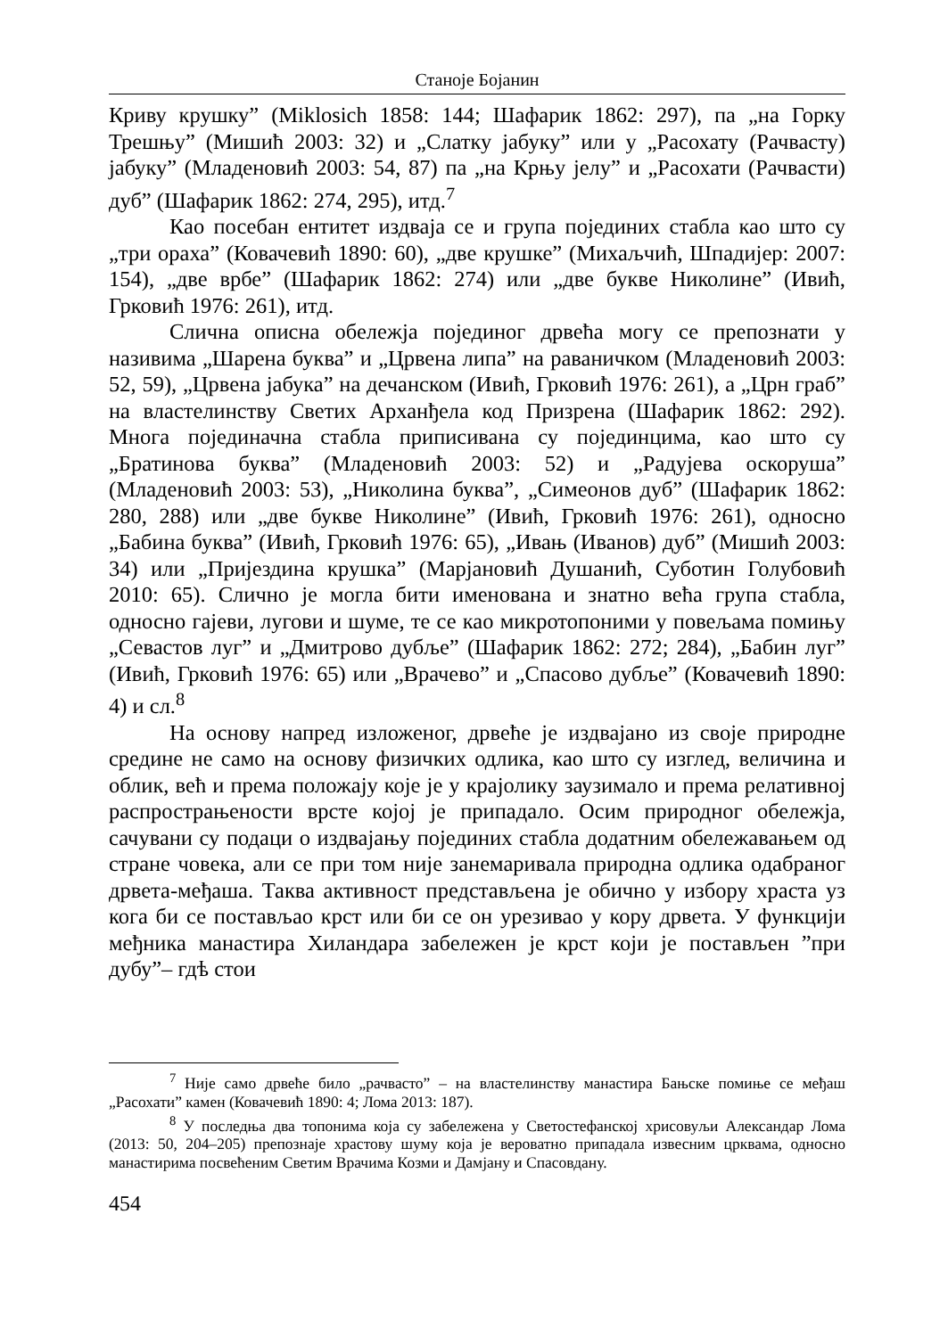Станоје Бојанин
Криву крушку” (Miklosich 1858: 144; Шафарик 1862: 297), па „на Горку Трешњу” (Мишић 2003: 32) и „Слатку јабуку” или у „Расохату (Рачвасту) јабуку” (Младеновић 2003: 54, 87) па „на Крњу јелу” и „Расохати (Рачвасти) дуб” (Шафарик 1862: 274, 295), итд.<sup>7</sup>
Као посебан ентитет издваја се и група појединих стабла као што су „три ораха” (Ковачевић 1890: 60), „две крушке” (Михаљчић, Шпадијер: 2007: 154), „две врбе” (Шафарик 1862: 274) или „две букве Николине” (Ивић, Грковић 1976: 261), итд.
Слична описна обележја појединог дрвећа могу се препознати у називима „Шарена буква” и „Црвена липа” на раваничком (Младеновић 2003: 52, 59), „Црвена јабука” на дечанском (Ивић, Грковић 1976: 261), а „Црн граб” на властелинству Светих Арханђела код Призрена (Шафарик 1862: 292). Многа појединачна стабла приписивана су појединцима, као што су „Братинова буква” (Младеновић 2003: 52) и „Радујева оскоруша” (Младеновић 2003: 53), „Николина буква”, „Симеонов дуб” (Шафарик 1862: 280, 288) или „две букве Николине” (Ивић, Грковић 1976: 261), односно „Бабина буква” (Ивић, Грковић 1976: 65), „Ивањ (Иванов) дуб” (Мишић 2003: 34) или „Пријездина крушка” (Марјановић Душанић, Суботин Голубовић 2010: 65). Слично је могла бити именована и знатно већа група стабла, односно гајеви, лугови и шуме, те се као микротопоними у повељама помињу „Севастов луг” и „Дмитрово дубље” (Шафарик 1862: 272; 284), „Бабин луг” (Ивић, Грковић 1976: 65) или „Врачево” и „Спасово дубље” (Ковачевић 1890: 4) и сл.<sup>8</sup>
На основу напред изложеног, дрвеће је издвајано из своје природне средине не само на основу физичких одлика, као што су изглед, величина и облик, већ и према положају које је у крајолику заузимало и према релативној распрострањености врсте којој је припадало. Осим природног обележја, сачувани су подаци о издвајању појединих стабла додатним обележавањем од стране човека, али се при том није занемаривала природна одлика одабраног дрвета-међаша. Таква активност представљена је обично у избору храста уз кога би се постављао крст или би се он урезивао у кору дрвета. У функцији међника манастира Хиландара забележен је крст који је постављен ”при дубу”– гдѣ стои
<sup>7</sup> Није само дрвеће било „рачвасто” – на властелинству манастира Бањске помиње се међаш „Расохати” камен (Ковачевић 1890: 4; Лома 2013: 187).
<sup>8</sup> У последња два топонима која су забележена у Светостефанској хрисовуљи Александар Лома (2013: 50, 204–205) препознаје храстову шуму која је вероватно припадала извесним црквама, односно манастирима посвећеним Светим Врачима Козми и Дамјану и Спасовдану.
454